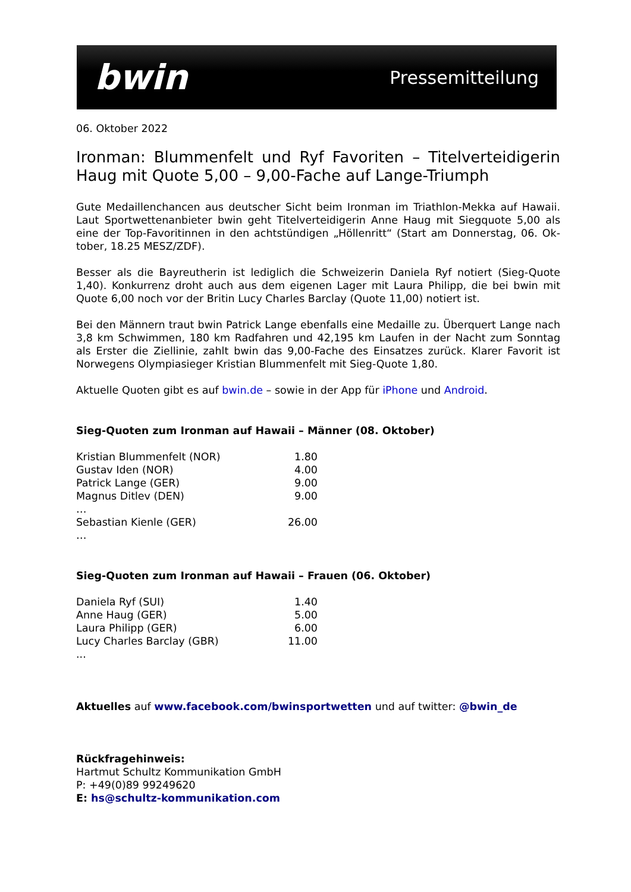bwin Pressemitteilung
06. Oktober 2022
Ironman: Blummenfelt und Ryf Favoriten – Titelverteidigerin Haug mit Quote 5,00 – 9,00-Fache auf Lange-Triumph
Gute Medaillenchancen aus deutscher Sicht beim Ironman im Triathlon-Mekka auf Hawaii. Laut Sportwettenanbieter bwin geht Titelverteidigerin Anne Haug mit Siegquote 5,00 als eine der Top-Favoritinnen in den achtstündigen „Höllenritt“ (Start am Donnerstag, 06. Ok-tober, 18.25 MESZ/ZDF).
Besser als die Bayreutherin ist lediglich die Schweizerin Daniela Ryf notiert (Sieg-Quote 1,40). Konkurrenz droht auch aus dem eigenen Lager mit Laura Philipp, die bei bwin mit Quote 6,00 noch vor der Britin Lucy Charles Barclay (Quote 11,00) notiert ist.
Bei den Männern traut bwin Patrick Lange ebenfalls eine Medaille zu. Überquert Lange nach 3,8 km Schwimmen, 180 km Radfahren und 42,195 km Laufen in der Nacht zum Sonntag als Erster die Ziellinie, zahlt bwin das 9,00-Fache des Einsatzes zurück. Klarer Favorit ist Norwegens Olympiasieger Kristian Blummenfelt mit Sieg-Quote 1,80.
Aktuelle Quoten gibt es auf bwin.de – sowie in der App für iPhone und Android.
Sieg-Quoten zum Ironman auf Hawaii – Männer (08. Oktober)
| Kristian Blummenfelt (NOR) | 1.80 |
| Gustav Iden (NOR) | 4.00 |
| Patrick Lange (GER) | 9.00 |
| Magnus Ditlev (DEN) | 9.00 |
| … | |
| Sebastian Kienle (GER) | 26.00 |
| … | |
Sieg-Quoten zum Ironman auf Hawaii – Frauen (06. Oktober)
| Daniela Ryf (SUI) | 1.40 |
| Anne Haug (GER) | 5.00 |
| Laura Philipp (GER) | 6.00 |
| Lucy Charles Barclay (GBR) | 11.00 |
| ... | |
Aktuelles auf www.facebook.com/bwinsportwetten und auf twitter: @bwin_de
Rückfragehinweis:
Hartmut Schultz Kommunikation GmbH
P: +49(0)89 99249620
E: hs@schultz-kommunikation.com